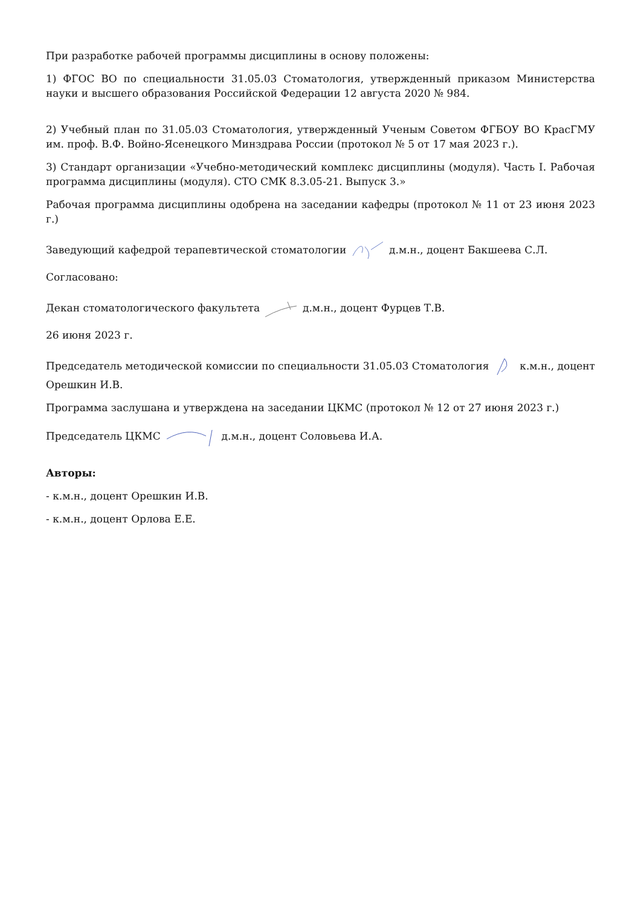При разработке рабочей программы дисциплины в основу положены:
1) ФГОС ВО по специальности 31.05.03 Стоматология, утвержденный приказом Министерства науки и высшего образования Российской Федерации 12 августа 2020 № 984.
2) Учебный план по 31.05.03 Стоматология, утвержденный Ученым Советом ФГБОУ ВО КрасГМУ им. проф. В.Ф. Войно-Ясенецкого Минздрава России (протокол № 5 от 17 мая 2023 г.).
3) Стандарт организации «Учебно-методический комплекс дисциплины (модуля). Часть I. Рабочая программа дисциплины (модуля). СТО СМК 8.3.05-21. Выпуск 3.»
Рабочая программа дисциплины одобрена на заседании кафедры (протокол № 11 от 23 июня 2023 г.)
Заведующий кафедрой терапевтической стоматологии д.м.н., доцент Бакшеева С.Л.
Согласовано:
Декан стоматологического факультета д.м.н., доцент Фурцев Т.В.
26 июня 2023 г.
Председатель методической комиссии по специальности 31.05.03 Стоматология к.м.н., доцент Орешкин И.В.
Программа заслушана и утверждена на заседании ЦКМС (протокол № 12 от 27 июня 2023 г.)
Председатель ЦКМС д.м.н., доцент Соловьева И.А.
Авторы:
- к.м.н., доцент Орешкин И.В.
- к.м.н., доцент Орлова Е.Е.